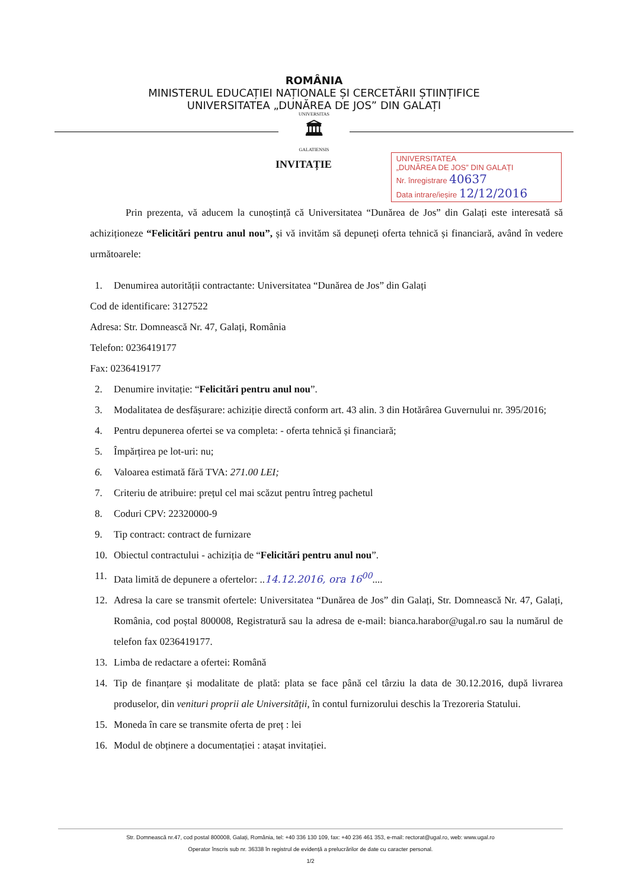ROMÂNIA
MINISTERUL EDUCAȚIEI NAȚIONALE ȘI CERCETĂRII ȘTIINȚIFICE
UNIVERSITATEA „DUNĂREA DE JOS” DIN GALAȚI
UNIVERSITAS
🏛
GALATIENSIS
INVITAȚIE
UNIVERSITATEA
„DUNĂREA DE JOS” DIN GALAȚI
Nr. înregistrare 40637
Data intrare/ieșire 12/12/2016
Prin prezenta, vă aducem la cunoștință că Universitatea “Dunărea de Jos” din Galați este interesată să achiziționeze “Felicitări pentru anul nou”, și vă invităm să depuneți oferta tehnică și financiară, având în vedere următoarele:
1. Denumirea autorității contractante: Universitatea “Dunărea de Jos” din Galați
Cod de identificare: 3127522
Adresa: Str. Domnească Nr. 47, Galați, România
Telefon: 0236419177
Fax: 0236419177
2. Denumire invitație: “Felicitări pentru anul nou”.
3. Modalitatea de desfășurare: achiziție directă conform art. 43 alin. 3 din Hotărârea Guvernului nr. 395/2016;
4. Pentru depunerea ofertei se va completa: - oferta tehnică și financiară;
5. Împărțirea pe lot-uri: nu;
6. Valoarea estimată fără TVA: 271.00 LEI;
7. Criteriu de atribuire: prețul cel mai scăzut pentru întreg pachetul
8. Coduri CPV: 22320000-9
9. Tip contract: contract de furnizare
10. Obiectul contractului - achiziția de “Felicitări pentru anul nou”.
11. Data limită de depunere a ofertelor: ..14.12.2016, ora 16<sup>00</sup>....
12. Adresa la care se transmit ofertele: Universitatea “Dunărea de Jos” din Galați, Str. Domnească Nr. 47, Galați, România, cod poștal 800008, Registratură sau la adresa de e-mail: bianca.harabor@ugal.ro sau la numărul de telefon fax 0236419177.
13. Limba de redactare a ofertei: Română
14. Tip de finanțare și modalitate de plată: plata se face până cel târziu la data de 30.12.2016, după livrarea produselor, din venituri proprii ale Universității, în contul furnizorului deschis la Trezoreria Statului.
15. Moneda în care se transmite oferta de preț : lei
16. Modul de obținere a documentației : atașat invitației.
Str. Domnească nr.47, cod postal 800008, Galați, România, tel: +40 336 130 109, fax: +40 236 461 353, e-mail: rectorat@ugal.ro, web: www.ugal.ro
Operator înscris sub nr. 36338 în registrul de evidență a prelucrărilor de date cu caracter personal.
1/2